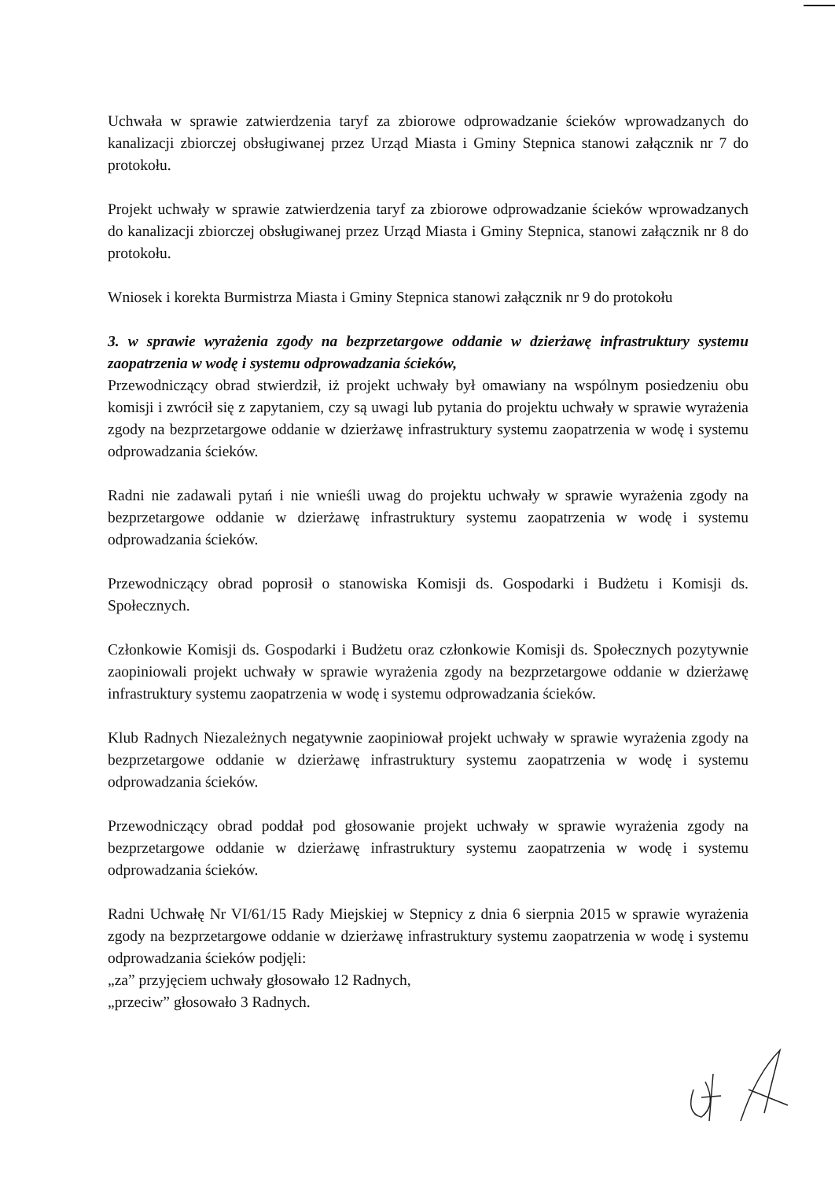Uchwała w sprawie zatwierdzenia taryf za zbiorowe odprowadzanie ścieków wprowadzanych do kanalizacji zbiorczej obsługiwanej przez Urząd Miasta i Gminy Stepnica stanowi załącznik nr 7 do protokołu.
Projekt uchwały w sprawie zatwierdzenia taryf za zbiorowe odprowadzanie ścieków wprowadzanych do kanalizacji zbiorczej obsługiwanej przez Urząd Miasta i Gminy Stepnica, stanowi załącznik nr 8 do protokołu.
Wniosek i korekta Burmistrza Miasta i Gminy Stepnica stanowi załącznik nr 9 do protokołu
3. w sprawie wyrażenia zgody na bezprzetargowe oddanie w dzierżawę infrastruktury systemu zaopatrzenia w wodę i systemu odprowadzania ścieków,
Przewodniczący obrad stwierdził, iż projekt uchwały był omawiany na wspólnym posiedzeniu obu komisji i zwrócił się z zapytaniem, czy są uwagi lub pytania do projektu uchwały w sprawie wyrażenia zgody na bezprzetargowe oddanie w dzierżawę infrastruktury systemu zaopatrzenia w wodę i systemu odprowadzania ścieków.
Radni nie zadawali pytań i nie wnieśli uwag do projektu uchwały w sprawie wyrażenia zgody na bezprzetargowe oddanie w dzierżawę infrastruktury systemu zaopatrzenia w wodę i systemu odprowadzania ścieków.
Przewodniczący obrad poprosił o stanowiska Komisji ds. Gospodarki i Budżetu i Komisji ds. Społecznych.
Członkowie Komisji ds. Gospodarki i Budżetu oraz członkowie Komisji ds. Społecznych pozytywnie zaopiniowali projekt uchwały w sprawie wyrażenia zgody na bezprzetargowe oddanie w dzierżawę infrastruktury systemu zaopatrzenia w wodę i systemu odprowadzania ścieków.
Klub Radnych Niezależnych negatywnie zaopiniował projekt uchwały w sprawie wyrażenia zgody na bezprzetargowe oddanie w dzierżawę infrastruktury systemu zaopatrzenia w wodę i systemu odprowadzania ścieków.
Przewodniczący obrad poddał pod głosowanie projekt uchwały w sprawie wyrażenia zgody na bezprzetargowe oddanie w dzierżawę infrastruktury systemu zaopatrzenia w wodę i systemu odprowadzania ścieków.
Radni Uchwałę Nr VI/61/15 Rady Miejskiej w Stepnicy z dnia 6 sierpnia 2015 w sprawie wyrażenia zgody na bezprzetargowe oddanie w dzierżawę infrastruktury systemu zaopatrzenia w wodę i systemu odprowadzania ścieków podjęli:
„za” przyjęciem uchwały głosowało 12 Radnych,
„przeciw” głosowało 3 Radnych.